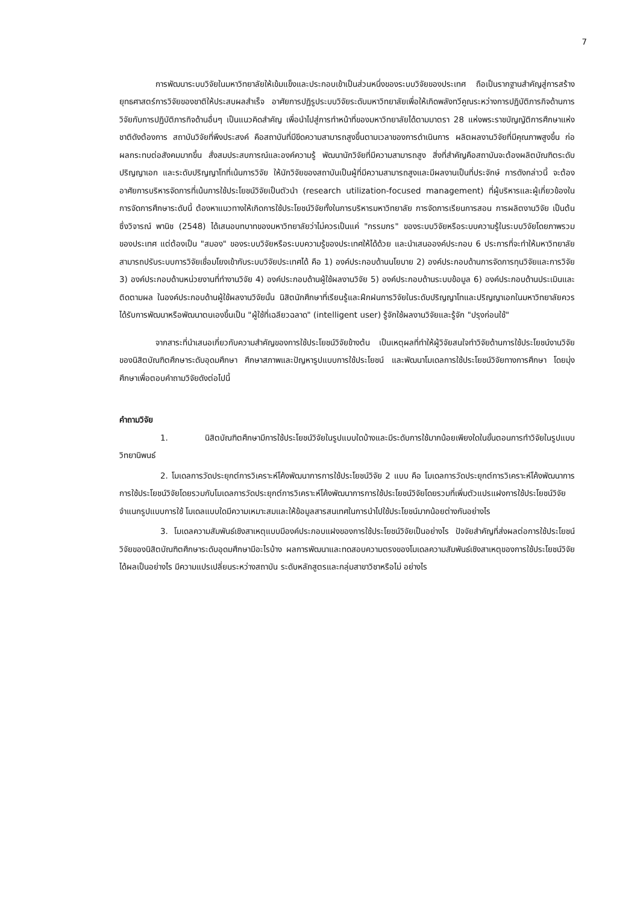7
การพัฒนาระบบวิจัยในมหาวิทยาลัยให้เข้มแข็งและประกอบเข้าเป็นส่วนหนึ่งของระบบวิจัยของประเทศ ถือเป็นรากฐานสำคัญสู่การสร้างยุทธศาสตร์การวิจัยของชาติให้ประสบผลสำเร็จ อาศัยการปฏิรูประบบวิจัยระดับมหาวิทยาลัยเพื่อให้เกิดพลังทวีคูณระหว่างการปฏิบัติภารกิจด้านการวิจัยกับการปฏิบัติภารกิจด้านอื่นๆ เป็นแนวคิดสำคัญ เพื่อนำไปสู่การทำหน้าที่ของมหาวิทยาลัยได้ตามมาตรา 28 แห่งพระราชบัญญัติการศึกษาแห่งชาติดังต้องการ สถาบันวิจัยที่พึงประสงค์ คือสถาบันที่มีขีดความสามารถสูงขึ้นตามเวลาของการดำเนินการ ผลิตผลงานวิจัยที่มีคุณภาพสูงขึ้น ก่อผลกระทบต่อสังคมมากขึ้น สั่งสมประสบการณ์และองค์ความรู้ พัฒนานักวิจัยที่มีความสามารถสูง สิ่งที่สำคัญคือสถาบันจะต้องผลิตบัณฑิตระดับปริญญาเอก และระดับปริญญาโทที่เน้นการวิจัย ให้นักวิจัยของสถาบันเป็นผู้ที่มีความสามารถสูงและมีผลงานเป็นที่ประจักษ์ การดังกล่าวนี้ จะต้องอาศัยการบริหารจัดการที่เน้นการใช้ประโยชน์วิจัยเป็นตัวนำ (research utilization-focused management) ที่ผู้บริหารและผู้เกี่ยวข้องในการจัดการศึกษาระดับนี้ ต้องหาแนวทางให้เกิดการใช้ประโยชน์วิจัยทั้งในการบริหารมหาวิทยาลัย การจัดการเรียนการสอน การผลิตงานวิจัย เป็นต้น ซึ่งวิจารณ์ พานิช (2548) ได้เสนอบทบาทของมหาวิทยาลัยว่าไม่ควรเป็นแค่ "กรรมกร" ของระบบวิจัยหรือระบบความรู้ในระบบวิจัยโดยภาพรวมของประเทศ แต่ต้องเป็น "สมอง" ของระบบวิจัยหรือระบบความรู้ของประเทศให้ได้ด้วย และนำเสนอองค์ประกอบ 6 ประการที่จะทำให้มหาวิทยาลัยสามารถปรับระบบการวิจัยเชื่อมโยงเข้ากับระบบวิจัยประเทศได้ คือ 1) องค์ประกอบด้านนโยบาย 2) องค์ประกอบด้านการจัดการทุนวิจัยและการวิจัย 3) องค์ประกอบด้านหน่วยงานที่ทำงานวิจัย 4) องค์ประกอบด้านผู้ใช้ผลงานวิจัย 5) องค์ประกอบด้านระบบข้อมูล 6) องค์ประกอบด้านประเมินและติดตามผล ในองค์ประกอบด้านผู้ใช้ผลงานวิจัยนั้น นิสิตนักศึกษาที่เรียนรู้และฝึกฝนการวิจัยในระดับปริญญาโทและปริญญาเอกในมหาวิทยาลัยควรได้รับการพัฒนาหรือพัฒนาตนเองขึ้นเป็น "ผู้ใช้ที่เฉลียวฉลาด" (intelligent user) รู้จักใช้ผลงานวิจัยและรู้จัก "ปรุงก่อนใช้"
จากสาระที่นำเสนอเกี่ยวกับความสำคัญของการใช้ประโยชน์วิจัยข้างต้น เป็นเหตุผลที่ทำให้ผู้วิจัยสนใจทำวิจัยด้านการใช้ประโยชน์งานวิจัยของนิสิตบัณฑิตศึกษาระดับอุดมศึกษา ศึกษาสภาพและปัญหารูปแบบการใช้ประโยชน์ และพัฒนาโมเดลการใช้ประโยชน์วิจัยทางการศึกษา โดยมุ่งศึกษาเพื่อตอบคำถามวิจัยดังต่อไปนี้
คำถามวิจัย
1. นิสิตบัณฑิตศึกษามีการใช้ประโยชน์วิจัยในรูปแบบใดบ้างและมีระดับการใช้มากน้อยเพียงใดในขั้นตอนการทำวิจัยในรูปแบบวิทยานิพนธ์
2. โมเดลการวัดประยุกต์การวิเคราะห์โค้งพัฒนาการการใช้ประโยชน์วิจัย 2 แบบ คือ โมเดลการวัดประยุกต์การวิเคราะห์โค้งพัฒนาการการใช้ประโยชน์วิจัยโดยรวมกับโมเดลการวัดประยุกต์การวิเคราะห์โค้งพัฒนาการการใช้ประโยชน์วิจัยโดยรวมที่เพิ่มตัวแปรแฝงการใช้ประโยชน์วิจัยจำแนกรูปแบบการใช้ โมเดลแบบใดมีความเหมาะสมและให้ข้อมูลสารสนเทศในการนำไปใช้ประโยชน์มากน้อยต่างกันอย่างไร
3. โมเดลความสัมพันธ์เชิงสาเหตุแบบมีองค์ประกอบแฝงของการใช้ประโยชน์วิจัยเป็นอย่างไร ปัจจัยสำคัญที่ส่งผลต่อการใช้ประโยชน์วิจัยของนิสิตบัณฑิตศึกษาระดับอุดมศึกษามีอะไรบ้าง ผลการพัฒนาและทดสอบความตรงของโมเดลความสัมพันธ์เชิงสาเหตุของการใช้ประโยชน์วิจัยได้ผลเป็นอย่างไร มีความแปรเปลี่ยนระหว่างสถาบัน ระดับหลักสูตรและกลุ่มสาขาวิชาหรือไม่ อย่างไร